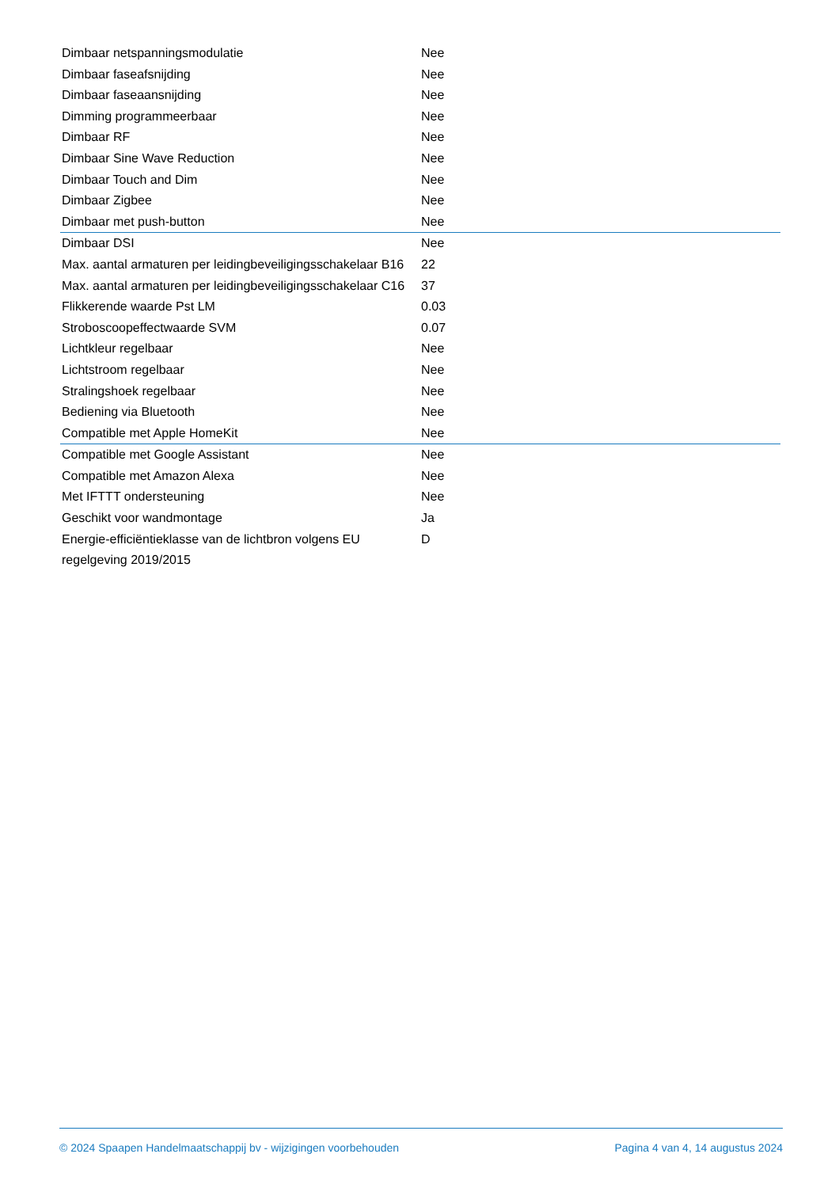| Dimbaar netspanningsmodulatie | Nee |
| Dimbaar faseafsnijding | Nee |
| Dimbaar faseaansnijding | Nee |
| Dimming programmeerbaar | Nee |
| Dimbaar RF | Nee |
| Dimbaar Sine Wave Reduction | Nee |
| Dimbaar Touch and Dim | Nee |
| Dimbaar Zigbee | Nee |
| Dimbaar met push-button | Nee |
| Dimbaar DSI | Nee |
| Max. aantal armaturen per leidingbeveiligingsschakelaar B16 | 22 |
| Max. aantal armaturen per leidingbeveiligingsschakelaar C16 | 37 |
| Flikkerende waarde Pst LM | 0.03 |
| Stroboscoopeffectwaarde SVM | 0.07 |
| Lichtkleur regelbaar | Nee |
| Lichtstroom regelbaar | Nee |
| Stralingshoek regelbaar | Nee |
| Bediening via Bluetooth | Nee |
| Compatible met Apple HomeKit | Nee |
| Compatible met Google Assistant | Nee |
| Compatible met Amazon Alexa | Nee |
| Met IFTTT ondersteuning | Nee |
| Geschikt voor wandmontage | Ja |
| Energie-efficiëntieklasse van de lichtbron volgens EU regelgeving 2019/2015 | D |
© 2024 Spaapen Handelmaatschappij bv - wijzigingen voorbehouden Pagina 4 van 4, 14 augustus 2024